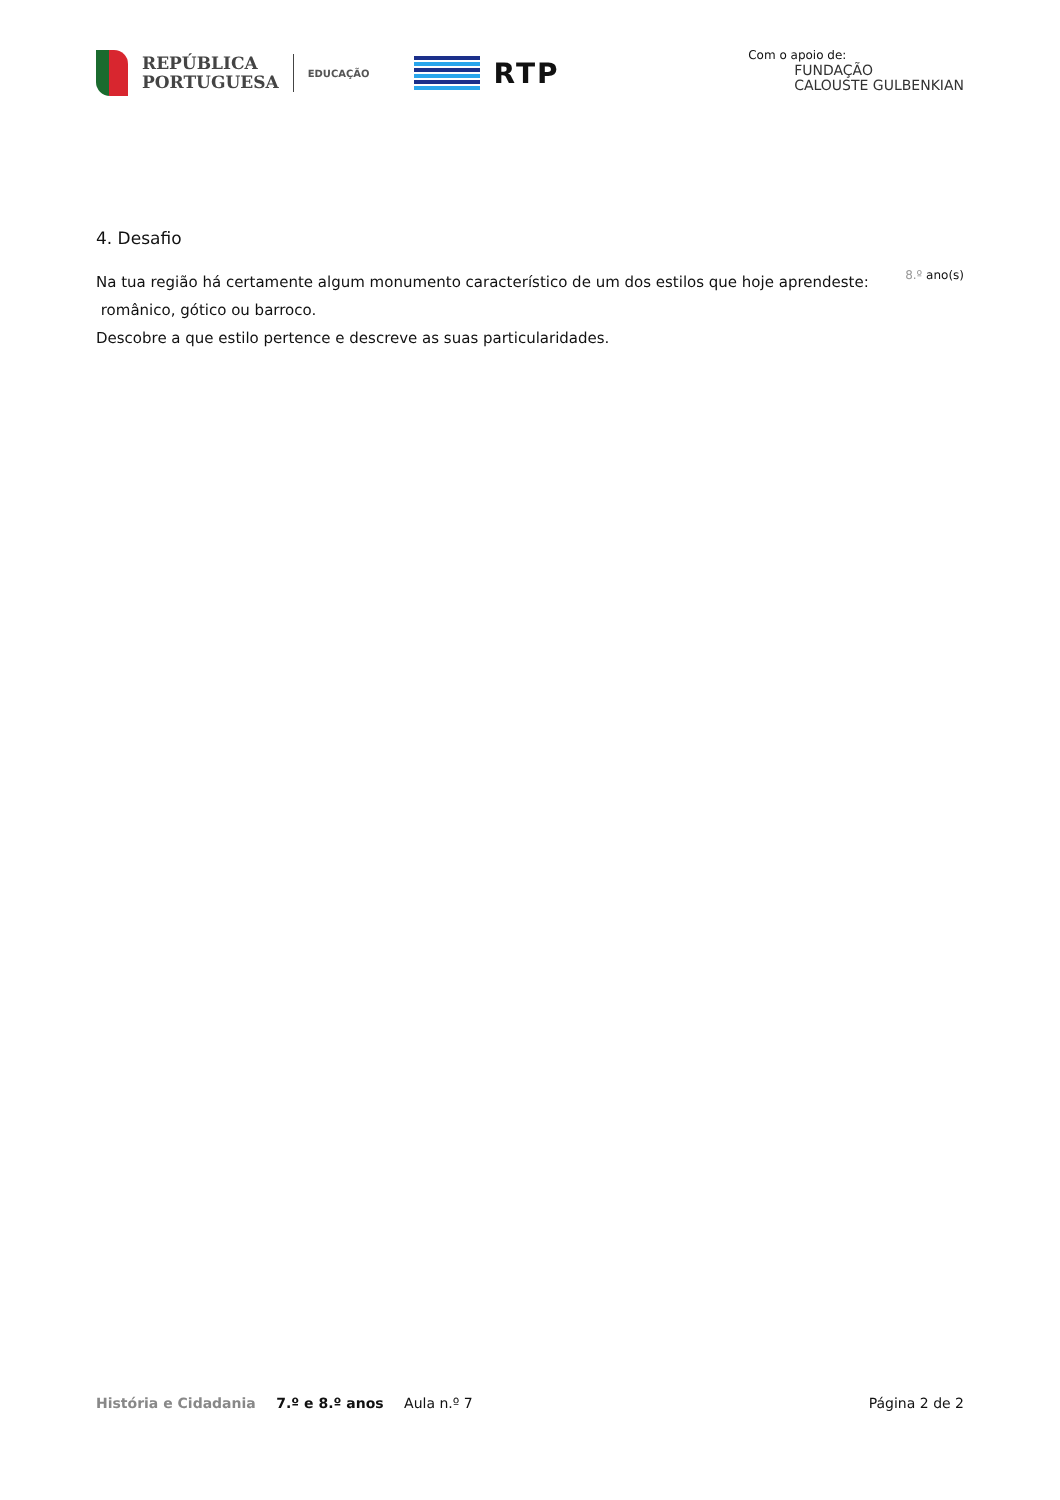REPÚBLICA
PORTUGUESA
EDUCAÇÃO
RTP
Com o apoio de:
FUNDAÇÃO
CALOUSTE GULBENKIAN
4. Desafio
Na tua região há certamente algum monumento característico de um dos estilos que hoje aprendeste:
8.º ano(s)
românico, gótico ou barroco.
Descobre a que estilo pertence e descreve as suas particularidades.
História e Cidadania 7.º e 8.º anos Aula n.º 7
Página 2 de 2